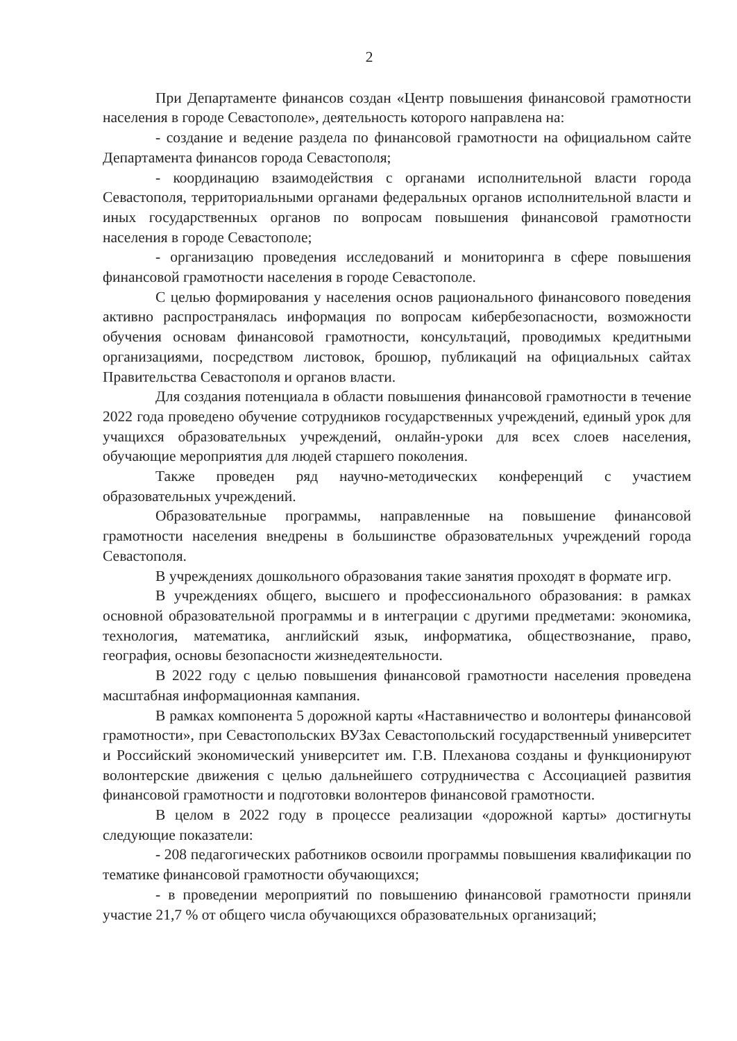2
При Департаменте финансов создан «Центр повышения финансовой грамотности населения в городе Севастополе», деятельность которого направлена на:
- создание и ведение раздела по финансовой грамотности на официальном сайте Департамента финансов города Севастополя;
- координацию взаимодействия с органами исполнительной власти города Севастополя, территориальными органами федеральных органов исполнительной власти и иных государственных органов по вопросам повышения финансовой грамотности населения в городе Севастополе;
- организацию проведения исследований и мониторинга в сфере повышения финансовой грамотности населения в городе Севастополе.
С целью формирования у населения основ рационального финансового поведения активно распространялась информация по вопросам кибербезопасности, возможности обучения основам финансовой грамотности, консультаций, проводимых кредитными организациями, посредством листовок, брошюр, публикаций на официальных сайтах Правительства Севастополя и органов власти.
Для создания потенциала в области повышения финансовой грамотности в течение 2022 года проведено обучение сотрудников государственных учреждений, единый урок для учащихся образовательных учреждений, онлайн-уроки для всех слоев населения, обучающие мероприятия для людей старшего поколения.
Также проведен ряд научно-методических конференций с участием образовательных учреждений.
Образовательные программы, направленные на повышение финансовой грамотности населения внедрены в большинстве образовательных учреждений города Севастополя.
В учреждениях дошкольного образования такие занятия проходят в формате игр.
В учреждениях общего, высшего и профессионального образования: в рамках основной образовательной программы и в интеграции с другими предметами: экономика, технология, математика, английский язык, информатика, обществознание, право, география, основы безопасности жизнедеятельности.
В 2022 году с целью повышения финансовой грамотности населения проведена масштабная информационная кампания.
В рамках компонента 5 дорожной карты «Наставничество и волонтеры финансовой грамотности», при Севастопольских ВУЗах Севастопольский государственный университет и Российский экономический университет им. Г.В. Плеханова созданы и функционируют волонтерские движения с целью дальнейшего сотрудничества с Ассоциацией развития финансовой грамотности и подготовки волонтеров финансовой грамотности.
В целом в 2022 году в процессе реализации «дорожной карты» достигнуты следующие показатели:
- 208 педагогических работников освоили программы повышения квалификации по тематике финансовой грамотности обучающихся;
- в проведении мероприятий по повышению финансовой грамотности приняли участие 21,7 % от общего числа обучающихся образовательных организаций;